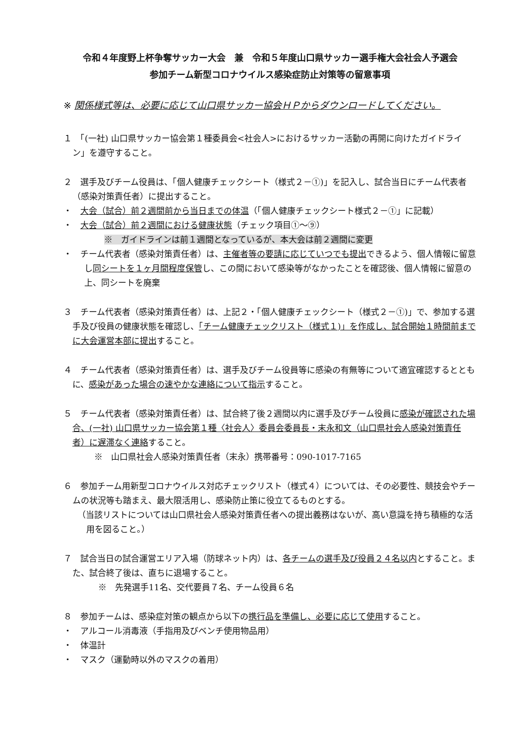令和４年度野上杯争奪サッカー大会　兼　令和５年度山口県サッカー選手権大会社会人予選会
参加チーム新型コロナウイルス感染症防止対策等の留意事項
※ 関係様式等は、必要に応じて山口県サッカー協会ＨＰからダウンロードしてください。
１　「(一社) 山口県サッカー協会第１種委員会<社会人>におけるサッカー活動の再開に向けたガイドライン」を遵守すること。
２　選手及びチーム役員は、「個人健康チェックシート（様式２－①)」を記入し、試合当日にチーム代表者（感染対策責任者）に提出すること。
・　大会（試合）前２週間前から当日までの体温（「個人健康チェックシート様式２－①」に記載）
・　大会（試合）前２週間における健康状態（チェック項目①～⑨）
※　ガイドラインは前１週間となっているが、本大会は前２週間に変更
・　チーム代表者（感染対策責任者）は、主催者等の要請に応じていつでも提出できるよう、個人情報に留意し同シートを１ヶ月間程度保管し、この間において感染等がなかったことを確認後、個人情報に留意の上、同シートを廃棄
３　チーム代表者（感染対策責任者）は、上記２・「個人健康チェックシート（様式２－①)」で、参加する選手及び役員の健康状態を確認し、「チーム健康チェックリスト（様式１)」を作成し、試合開始１時間前までに大会運営本部に提出すること。
４　チーム代表者（感染対策責任者）は、選手及びチーム役員等に感染の有無等について適宜確認するとともに、感染があった場合の速やかな連絡について指示すること。
５　チーム代表者（感染対策責任者）は、試合終了後２週間以内に選手及びチーム役員に感染が確認された場合、(一社) 山口県サッカー協会第１種〈社会人〉委員会委員長・末永和文（山口県社会人感染対策責任者）に遅滞なく連絡すること。
※　山口県社会人感染対策責任者（末永）携帯番号：090-1017-7165
６　参加チーム用新型コロナウイルス対応チェックリスト（様式４）については、その必要性、競技会やチームの状況等も踏まえ、最大限活用し、感染防止策に役立てるものとする。
（当該リストについては山口県社会人感染対策責任者への提出義務はないが、高い意識を持ち積極的な活用を図ること。）
７　試合当日の試合運営エリア入場（防球ネット内）は、各チームの選手及び役員２４名以内とすること。また、試合終了後は、直ちに退場すること。
※　先発選手11名、交代要員７名、チーム役員６名
８　参加チームは、感染症対策の観点から以下の携行品を準備し、必要に応じて使用すること。
・　アルコール消毒液（手指用及びベンチ使用物品用）
・　体温計
・　マスク（運動時以外のマスクの着用）